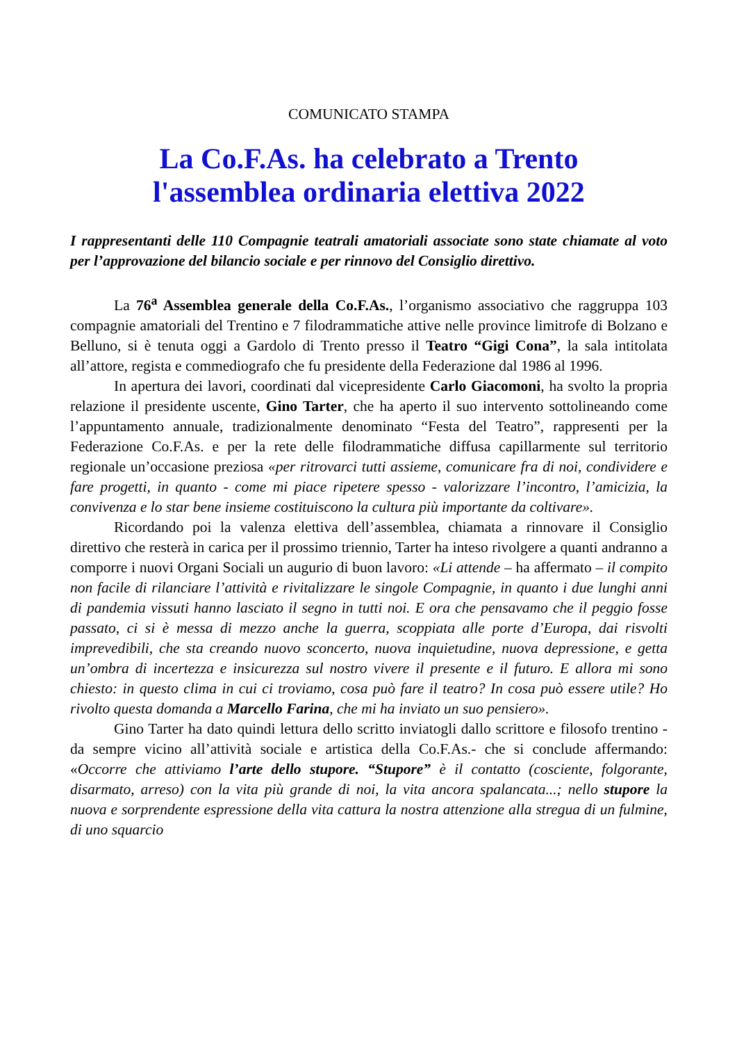COMUNICATO STAMPA
La Co.F.As. ha celebrato a Trento
l'assemblea ordinaria elettiva 2022
I rappresentanti delle 110 Compagnie teatrali amatoriali associate sono state chiamate al voto per l’approvazione del bilancio sociale e per rinnovo del Consiglio direttivo.
La 76<sup>a</sup> Assemblea generale della Co.F.As., l’organismo associativo che raggruppa 103 compagnie amatoriali del Trentino e 7 filodrammatiche attive nelle province limitrofe di Bolzano e Belluno, si è tenuta oggi a Gardolo di Trento presso il Teatro “Gigi Cona”, la sala intitolata all’attore, regista e commediografo che fu presidente della Federazione dal 1986 al 1996.
In apertura dei lavori, coordinati dal vicepresidente Carlo Giacomoni, ha svolto la propria relazione il presidente uscente, Gino Tarter, che ha aperto il suo intervento sottolineando come l’appuntamento annuale, tradizionalmente denominato “Festa del Teatro”, rappresenti per la Federazione Co.F.As. e per la rete delle filodrammatiche diffusa capillarmente sul territorio regionale un’occasione preziosa «per ritrovarci tutti assieme, comunicare fra di noi, condividere e fare progetti, in quanto - come mi piace ripetere spesso - valorizzare l’incontro, l’amicizia, la convivenza e lo star bene insieme costituiscono la cultura più importante da coltivare».
Ricordando poi la valenza elettiva dell’assemblea, chiamata a rinnovare il Consiglio direttivo che resterà in carica per il prossimo triennio, Tarter ha inteso rivolgere a quanti andranno a comporre i nuovi Organi Sociali un augurio di buon lavoro: «Li attende – ha affermato – il compito non facile di rilanciare l’attività e rivitalizzare le singole Compagnie, in quanto i due lunghi anni di pandemia vissuti hanno lasciato il segno in tutti noi. E ora che pensavamo che il peggio fosse passato, ci si è messa di mezzo anche la guerra, scoppiata alle porte d’Europa, dai risvolti imprevedibili, che sta creando nuovo sconcerto, nuova inquietudine, nuova depressione, e getta un’ombra di incertezza e insicurezza sul nostro vivere il presente e il futuro. E allora mi sono chiesto: in questo clima in cui ci troviamo, cosa può fare il teatro? In cosa può essere utile? Ho rivolto questa domanda a Marcello Farina, che mi ha inviato un suo pensiero».
Gino Tarter ha dato quindi lettura dello scritto inviatogli dallo scrittore e filosofo trentino - da sempre vicino all’attività sociale e artistica della Co.F.As.- che si conclude affermando: «Occorre che attiviamo l’arte dello stupore. “Stupore” è il contatto (cosciente, folgorante, disarmato, arreso) con la vita più grande di noi, la vita ancora spalancata...; nello stupore la nuova e sorprendente espressione della vita cattura la nostra attenzione alla stregua di un fulmine, di uno squarcio